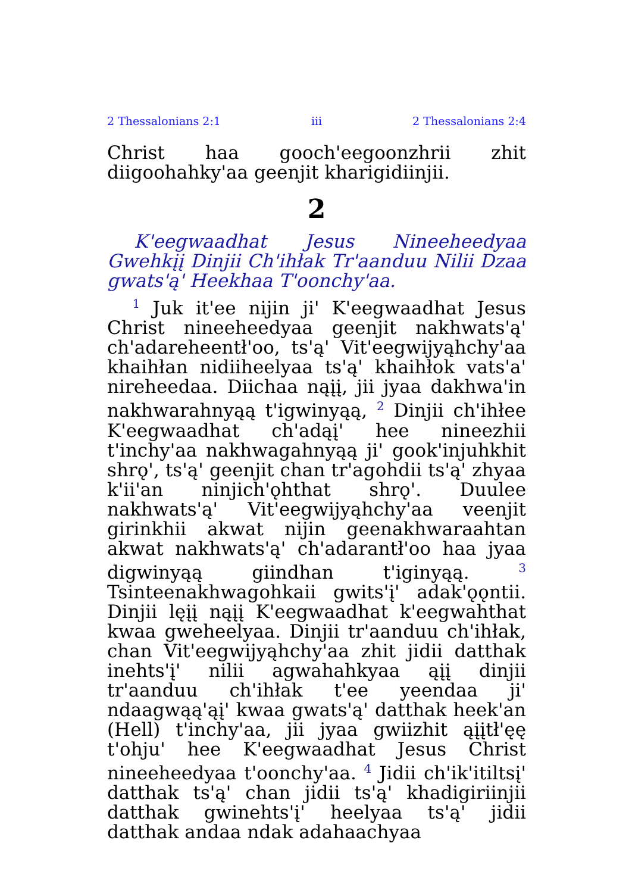2 Thessalonians 2:1 iii 2 Thessalonians 2:4
Christ haa gooch'eegoonzhrii zhit diigoohahky'aa geenjit kharigidiinjii.
2
K'eegwaadhat Jesus Nineeheedyaa Gwehkįį Dinjii Ch'ihłak Tr'aanduu Nilii Dzaa gwats'ą' Heekhaa T'oonchy'aa.
<sup>1</sup> Juk it'ee nijin ji' K'eegwaadhat Jesus Christ nineeheedyaa geenjit nakhwats'ą' ch'adareheentł'oo, ts'ą' Vit'eegwijyąhchy'aa khaihłan nidiiheelyaa ts'ą' khaihłok vats'a' nireheedaa. Diichaa nąįį, jii jyaa dakhwa'in nakhwarahnyąą t'igwinyąą, <sup>2</sup> Dinjii ch'ihłee K'eegwaadhat ch'adąį' hee nineezhii t'inchy'aa nakhwagahnyąą ji' gook'injuhkhit shrǫ', ts'ą' geenjit chan tr'agohdii ts'ą' zhyaa k'ii'an ninjich'ǫhthat shrǫ'. Duulee nakhwats'ą' Vit'eegwijyąhchy'aa veenjit girinkhii akwat nijin geenakhwaraahtan akwat nakhwats'ą' ch'adarantł'oo haa jyaa digwinyąą giindhan t'iginyąą. <sup>3</sup> Tsinteenakhwagohkaii gwits'į' adak'ǫǫntii. Dinjii lęįį nąįį K'eegwaadhat k'eegwahthat kwaa gweheelyaa. Dinjii tr'aanduu ch'ihłak, chan Vit'eegwijyąhchy'aa zhit jidii datthak inehts'į' nilii agwahahkyaa ąįį dinjii tr'aanduu ch'ihłak t'ee yeendaa ji' ndaagwąą'ąį' kwaa gwats'ą' datthak heek'an (Hell) t'inchy'aa, jii jyaa gwiizhit ąįįtł'ęę t'ohju' hee K'eegwaadhat Jesus Christ nineeheedyaa t'oonchy'aa. <sup>4</sup> Jidii ch'ik'itiltsį' datthak ts'ą' chan jidii ts'ą' khadigiriinjii datthak gwinehts'į' heelyaa ts'ą' jidii datthak andaa ndak adahaachyaa